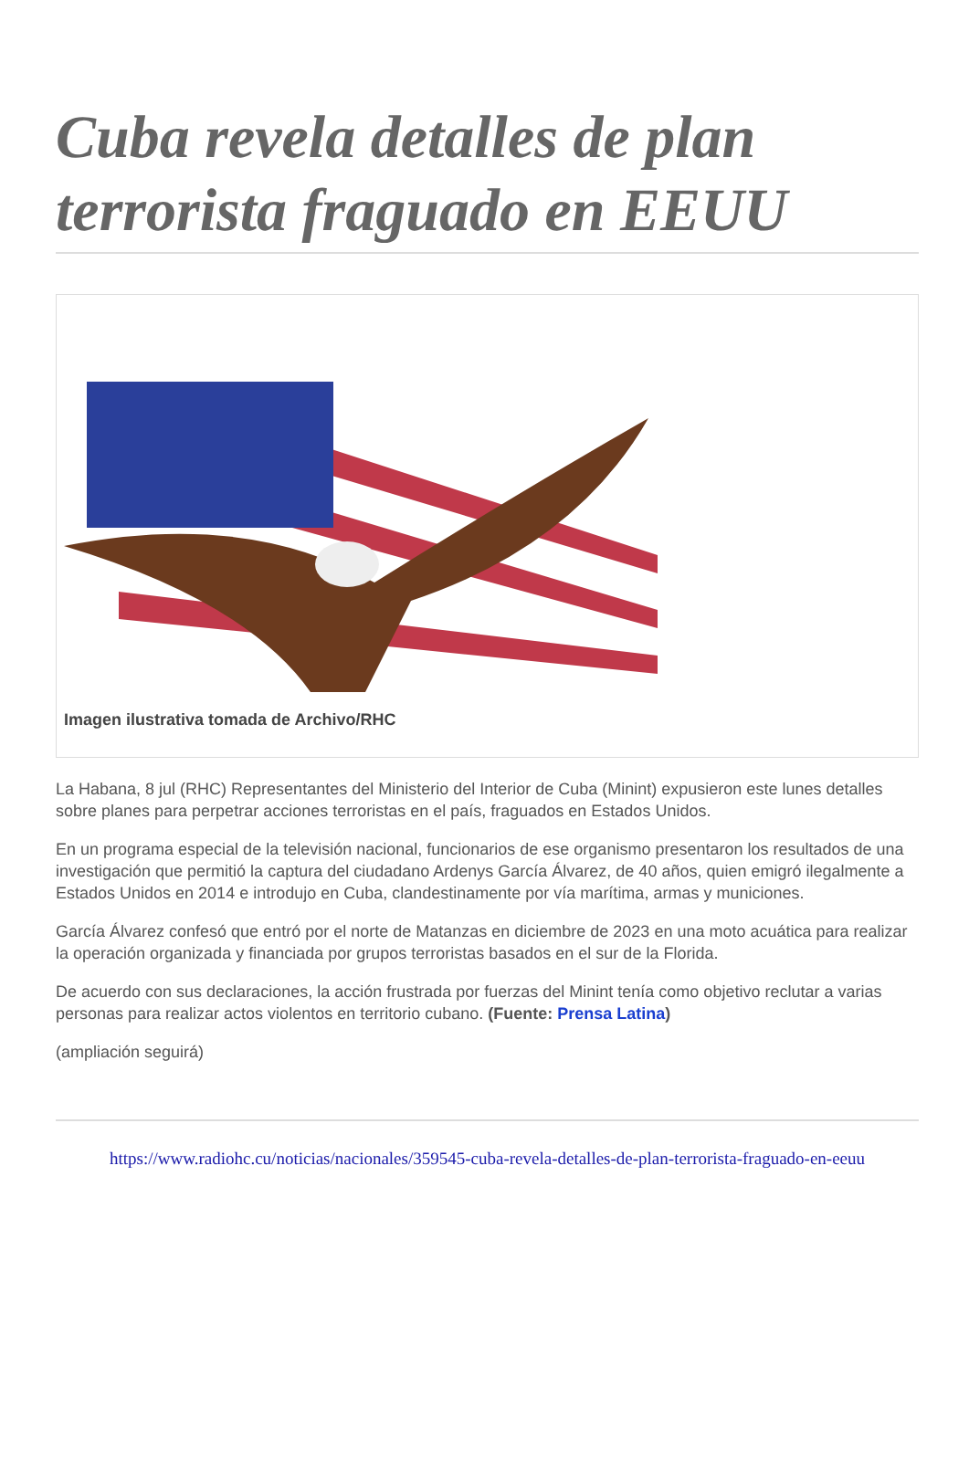Cuba revela detalles de plan terrorista fraguado en EEUU
Imagen ilustrativa tomada de Archivo/RHC
La Habana, 8 jul (RHC) Representantes del Ministerio del Interior de Cuba (Minint) expusieron este lunes detalles sobre planes para perpetrar acciones terroristas en el país, fraguados en Estados Unidos.
En un programa especial de la televisión nacional, funcionarios de ese organismo presentaron los resultados de una investigación que permitió la captura del ciudadano Ardenys García Álvarez, de 40 años, quien emigró ilegalmente a Estados Unidos en 2014 e introdujo en Cuba, clandestinamente por vía marítima, armas y municiones.
García Álvarez confesó que entró por el norte de Matanzas en diciembre de 2023 en una moto acuática para realizar la operación organizada y financiada por grupos terroristas basados en el sur de la Florida.
De acuerdo con sus declaraciones, la acción frustrada por fuerzas del Minint tenía como objetivo reclutar a varias personas para realizar actos violentos en territorio cubano. (Fuente: Prensa Latina)
(ampliación seguirá)
https://www.radiohc.cu/noticias/nacionales/359545-cuba-revela-detalles-de-plan-terrorista-fraguado-en-eeuu